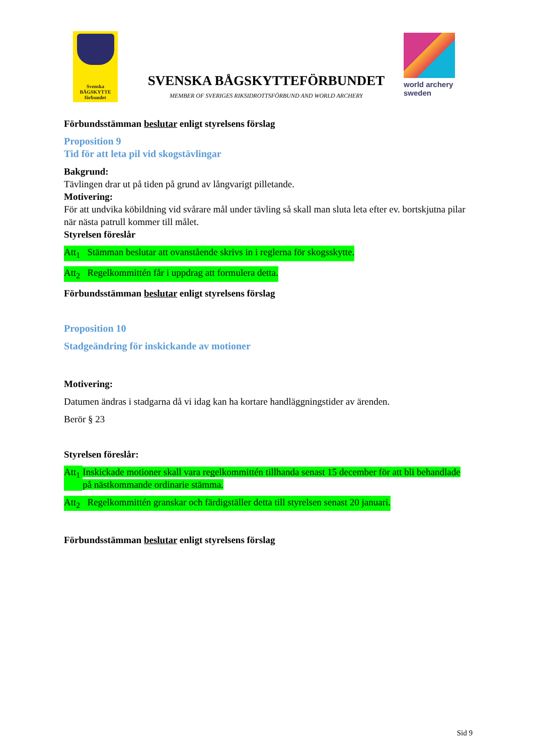Svenska
BÅGSKYTTE
förbundet
SVENSKA BÅGSKYTTEFÖRBUNDET
MEMBER OF SVERIGES RIKSIDROTTSFÖRBUND AND WORLD ARCHERY
world archery
sweden
Förbundsstämman beslutar enligt styrelsens förslag
Proposition 9
Tid för att leta pil vid skogstävlingar
Bakgrund:
Tävlingen drar ut på tiden på grund av långvarigt pilletande.
Motivering:
För att undvika köbildning vid svårare mål under tävling så skall man sluta leta efter ev. bortskjutna pilar när nästa patrull kommer till målet.
Styrelsen föreslår
Att<sub>1</sub> Stämman beslutar att ovanstående skrivs in i reglerna för skogsskytte.
Att<sub>2</sub> Regelkommittén får i uppdrag att formulera detta.
Förbundsstämman beslutar enligt styrelsens förslag
Proposition 10
Stadgeändring för inskickande av motioner
Motivering:
Datumen ändras i stadgarna då vi idag kan ha kortare handläggningstider av ärenden.
Berör § 23
Styrelsen föreslår:
Att<sub>1</sub> Inskickade motioner skall vara regelkommittén tillhanda senast 15 december för att bli behandlade på nästkommande ordinarie stämma.
Att<sub>2</sub> Regelkommittén granskar och färdigställer detta till styrelsen senast 20 januari.
Förbundsstämman beslutar enligt styrelsens förslag
Sid 9